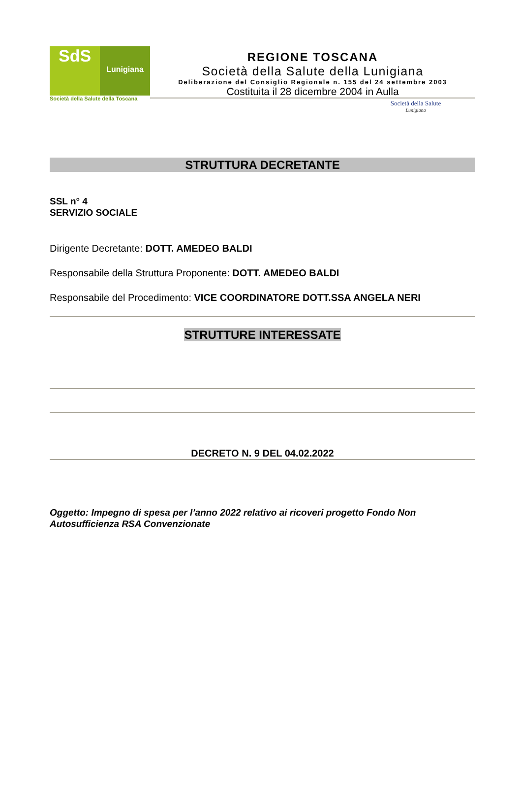SdS
Lunigiana
Società della Salute della Toscana
REGIONE TOSCANA
Società della Salute della Lunigiana
Deliberazione del Consiglio Regionale n. 155 del 24 settembre 2003
Costituita il 28 dicembre 2004 in Aulla
Società della Salute
Lunigiana
STRUTTURA DECRETANTE
SSL n° 4
SERVIZIO SOCIALE
Dirigente Decretante: DOTT. AMEDEO BALDI
Responsabile della Struttura Proponente: DOTT. AMEDEO BALDI
Responsabile del Procedimento: VICE COORDINATORE DOTT.SSA ANGELA NERI
STRUTTURE INTERESSATE
DECRETO N. 9 DEL 04.02.2022
Oggetto: Impegno di spesa per l’anno 2022 relativo ai ricoveri progetto Fondo Non Autosufficienza RSA Convenzionate